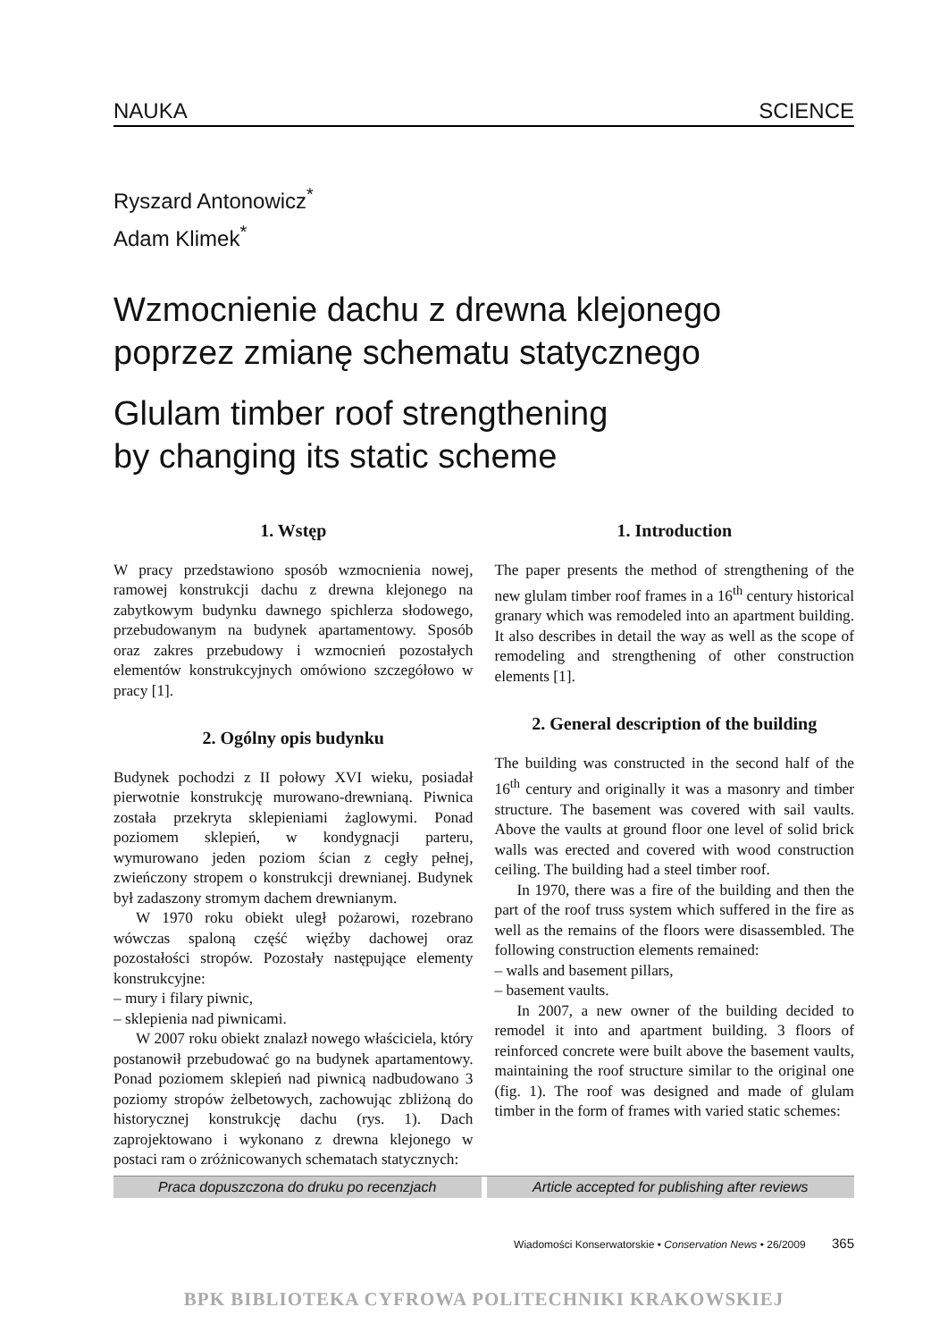NAUKA SCIENCE
Ryszard Antonowicz<sup>*</sup>
Adam Klimek<sup>*</sup>
Wzmocnienie dachu z drewna klejonego
poprzez zmianę schematu statycznego
Glulam timber roof strengthening
by changing its static scheme
1. Wstęp
W pracy przedstawiono sposób wzmocnienia nowej, ramowej konstrukcji dachu z drewna klejonego na zabytkowym budynku dawnego spichlerza słodowego, przebudowanym na budynek apartamentowy. Sposób oraz zakres przebudowy i wzmocnień pozostałych elementów konstrukcyjnych omówiono szczegółowo w pracy [1].
2. Ogólny opis budynku
Budynek pochodzi z II połowy XVI wieku, posiadał pierwotnie konstrukcję murowano-drewnianą. Piwnica została przekryta sklepieniami żaglowymi. Ponad poziomem sklepień, w kondygnacji parteru, wymurowano jeden poziom ścian z cegły pełnej, zwieńczony stropem o konstrukcji drewnianej. Budynek był zadaszony stromym dachem drewnianym.
W 1970 roku obiekt uległ pożarowi, rozebrano wówczas spaloną część więźby dachowej oraz pozostałości stropów. Pozostały następujące elementy konstrukcyjne:
– mury i filary piwnic,
– sklepienia nad piwnicami.
W 2007 roku obiekt znalazł nowego właściciela, który postanowił przebudować go na budynek apartamentowy. Ponad poziomem sklepień nad piwnicą nadbudowano 3 poziomy stropów żelbetowych, zachowując zbliżoną do historycznej konstrukcję dachu (rys. 1). Dach zaprojektowano i wykonano z drewna klejonego w postaci ram o zróżnicowanych schematach statycznych:
1. Introduction
The paper presents the method of strengthening of the new glulam timber roof frames in a 16<sup>th</sup> century historical granary which was remodeled into an apartment building. It also describes in detail the way as well as the scope of remodeling and strengthening of other construction elements [1].
2. General description of the building
The building was constructed in the second half of the 16<sup>th</sup> century and originally it was a masonry and timber structure. The basement was covered with sail vaults. Above the vaults at ground floor one level of solid brick walls was erected and covered with wood construction ceiling. The building had a steel timber roof.
In 1970, there was a fire of the building and then the part of the roof truss system which suffered in the fire as well as the remains of the floors were disassembled. The following construction elements remained:
– walls and basement pillars,
– basement vaults.
In 2007, a new owner of the building decided to remodel it into and apartment building. 3 floors of reinforced concrete were built above the basement vaults, maintaining the roof structure similar to the original one (fig. 1). The roof was designed and made of glulam timber in the form of frames with varied static schemes:
Praca dopuszczona do druku po recenzjach
Article accepted for publishing after reviews
Wiadomości Konserwatorskie • Conservation News • 26/2009 365
BPK BIBLIOTEKA CYFROWA POLITECHNIKI KRAKOWSKIEJ